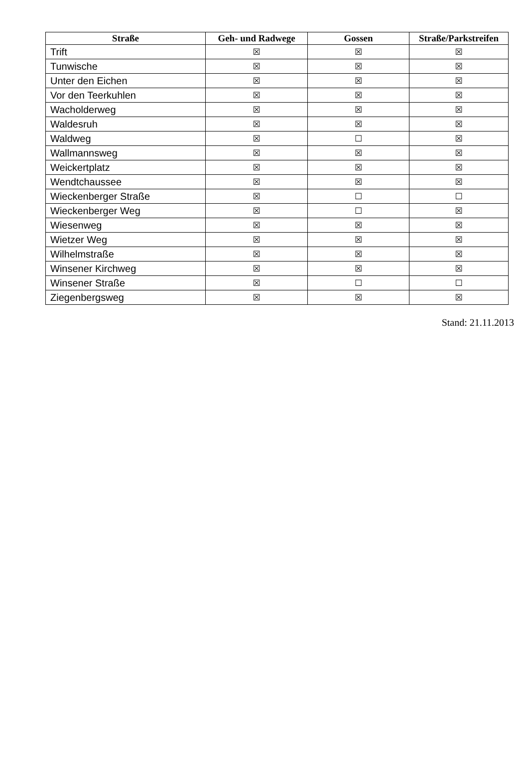| Straße | Geh- und Radwege | Gossen | Straße/Parkstreifen |
| --- | --- | --- | --- |
| Trift | ☒ | ☒ | ☒ |
| Tunwische | ☒ | ☒ | ☒ |
| Unter den Eichen | ☒ | ☒ | ☒ |
| Vor den Teerkuhlen | ☒ | ☒ | ☒ |
| Wacholderweg | ☒ | ☒ | ☒ |
| Waldesruh | ☒ | ☒ | ☒ |
| Waldweg | ☒ | ☐ | ☒ |
| Wallmannsweg | ☒ | ☒ | ☒ |
| Weickertplatz | ☒ | ☒ | ☒ |
| Wendtchaussee | ☒ | ☒ | ☒ |
| Wieckenberger Straße | ☒ | ☐ | ☐ |
| Wieckenberger Weg | ☒ | ☐ | ☒ |
| Wiesenweg | ☒ | ☒ | ☒ |
| Wietzer Weg | ☒ | ☒ | ☒ |
| Wilhelmstraße | ☒ | ☒ | ☒ |
| Winsener Kirchweg | ☒ | ☒ | ☒ |
| Winsener Straße | ☒ | ☐ | ☐ |
| Ziegenbergsweg | ☒ | ☒ | ☒ |
Stand: 21.11.2013